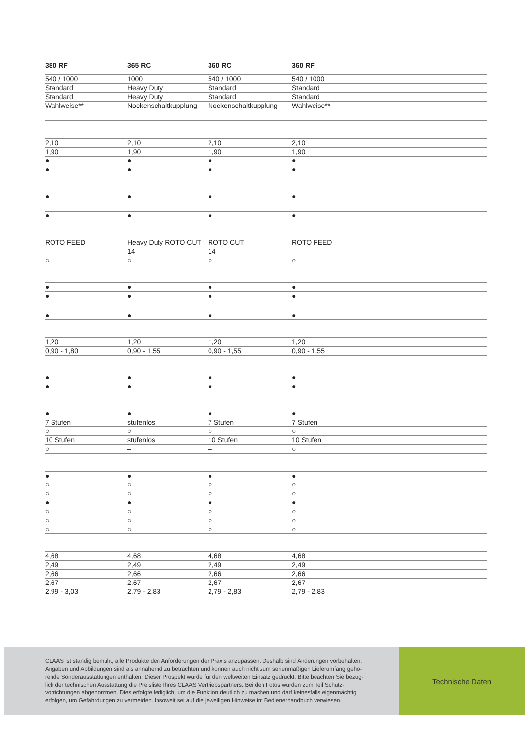| 380 RF | 365 RC | 360 RC | 360 RF | |
| --- | --- | --- | --- | --- |
| 540 / 1000 | 1000 | 540 / 1000 | 540 / 1000 | |
| Standard | Heavy Duty | Standard | Standard | |
| Standard | Heavy Duty | Standard | Standard | |
| Wahlweise** | Nockenschaltkupplung | Nockenschaltkupplung | Wahlweise** | |
| 2,10 | 2,10 | 2,10 | 2,10 | |
| 1,90 | 1,90 | 1,90 | 1,90 | |
| ● | ● | ● | ● | |
| ● | ● | ● | ● | |
| ● | ● | ● | ● | |
| ● | ● | ● | ● | |
| ROTO FEED | Heavy Duty ROTO CUT | ROTO CUT | ROTO FEED | |
| – | 14 | 14 | – | |
| ○ | ○ | ○ | ○ | |
| ● | ● | ● | ● | |
| ● | ● | ● | ● | |
| ● | ● | ● | ● | |
| 1,20 | 1,20 | 1,20 | 1,20 | |
| 0,90 - 1,80 | 0,90 - 1,55 | 0,90 - 1,55 | 0,90 - 1,55 | |
| ● | ● | ● | ● | |
| ● | ● | ● | ● | |
| ● | ● | ● | ● | |
| 7 Stufen | stufenlos | 7 Stufen | 7 Stufen | |
| ○ | ○ | ○ | ○ | |
| 10 Stufen | stufenlos | 10 Stufen | 10 Stufen | |
| ○ | – | – | ○ | |
| ● | ● | ● | ● | |
| ○ | ○ | ○ | ○ | |
| ○ | ○ | ○ | ○ | |
| ● | ● | ● | ● | |
| ○ | ○ | ○ | ○ | |
| ○ | ○ | ○ | ○ | |
| ○ | ○ | ○ | ○ | |
| 4,68 | 4,68 | 4,68 | 4,68 | |
| 2,49 | 2,49 | 2,49 | 2,49 | |
| 2,66 | 2,66 | 2,66 | 2,66 | |
| 2,67 | 2,67 | 2,67 | 2,67 | |
| 2,99 - 3,03 | 2,79 - 2,83 | 2,79 - 2,83 | 2,79 - 2,83 | |
CLAAS ist ständig bemüht, alle Produkte den Anforderungen der Praxis anzupassen. Deshalb sind Änderungen vorbehalten.
Angaben und Abbildungen sind als annähernd zu betrachten und können auch nicht zum serienmäßigen Lieferumfang gehö-
rende Sonderausstattungen enthalten. Dieser Prospekt wurde für den weltweiten Einsatz gedruckt. Bitte beachten Sie bezüg-
lich der technischen Ausstattung die Preisliste Ihres CLAAS Vertriebspartners. Bei den Fotos wurden zum Teil Schutz-
vorrichtungen abgenommen. Dies erfolgte lediglich, um die Funktion deutlich zu machen und darf keinesfalls eigenmächtig
erfolgen, um Gefährdungen zu vermeiden. Insoweit sei auf die jeweiligen Hinweise im Bedienerhandbuch verwiesen.
Technische Daten